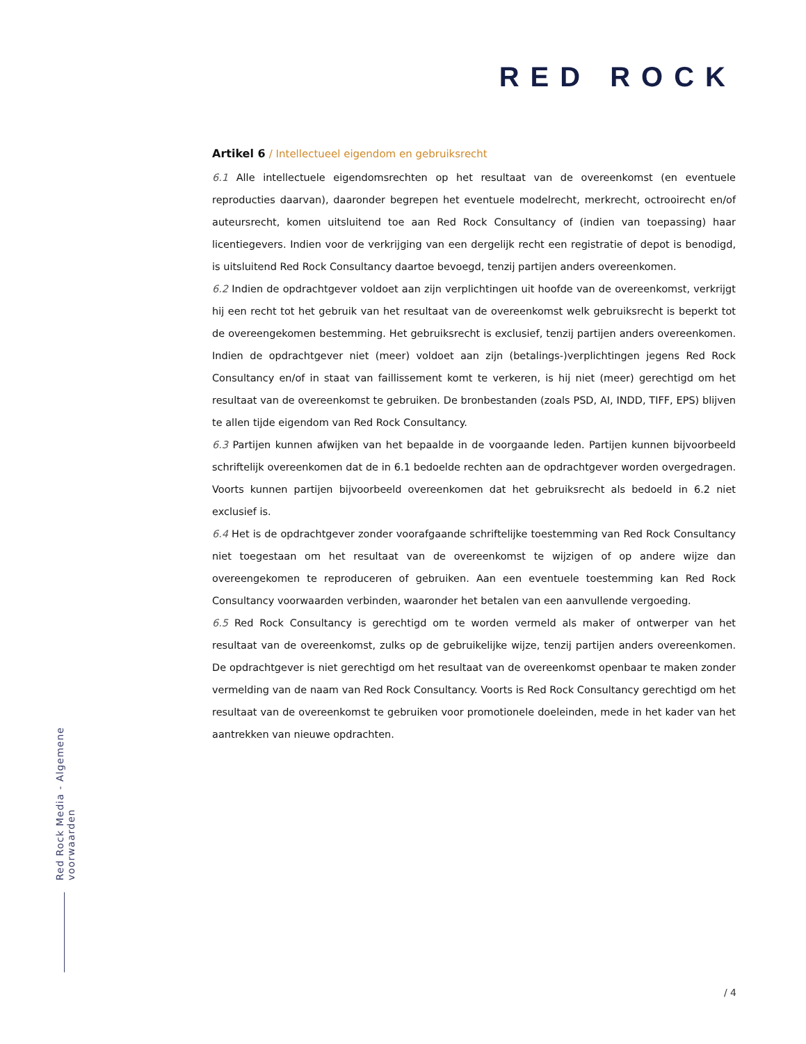RED ROCK
Artikel 6 / Intellectueel eigendom en gebruiksrecht
6.1 Alle intellectuele eigendomsrechten op het resultaat van de overeenkomst (en eventuele reproducties daarvan), daaronder begrepen het eventuele modelrecht, merkrecht, octrooirecht en/of auteursrecht, komen uitsluitend toe aan Red Rock Consultancy of (indien van toepassing) haar licentiegevers. Indien voor de verkrijging van een dergelijk recht een registratie of depot is benodigd, is uitsluitend Red Rock Consultancy daartoe bevoegd, tenzij partijen anders overeenkomen.
6.2 Indien de opdrachtgever voldoet aan zijn verplichtingen uit hoofde van de overeenkomst, verkrijgt hij een recht tot het gebruik van het resultaat van de overeenkomst welk gebruiksrecht is beperkt tot de overeengekomen bestemming. Het gebruiksrecht is exclusief, tenzij partijen anders overeenkomen. Indien de opdrachtgever niet (meer) voldoet aan zijn (betalings-)verplichtingen jegens Red Rock Consultancy en/of in staat van faillissement komt te verkeren, is hij niet (meer) gerechtigd om het resultaat van de overeenkomst te gebruiken. De bronbestanden (zoals PSD, AI, INDD, TIFF, EPS) blijven te allen tijde eigendom van Red Rock Consultancy.
6.3 Partijen kunnen afwijken van het bepaalde in de voorgaande leden. Partijen kunnen bijvoorbeeld schriftelijk overeenkomen dat de in 6.1 bedoelde rechten aan de opdrachtgever worden overgedragen. Voorts kunnen partijen bijvoorbeeld overeenkomen dat het gebruiksrecht als bedoeld in 6.2 niet exclusief is.
6.4 Het is de opdrachtgever zonder voorafgaande schriftelijke toestemming van Red Rock Consultancy niet toegestaan om het resultaat van de overeenkomst te wijzigen of op andere wijze dan overeengekomen te reproduceren of gebruiken. Aan een eventuele toestemming kan Red Rock Consultancy voorwaarden verbinden, waaronder het betalen van een aanvullende vergoeding.
6.5 Red Rock Consultancy is gerechtigd om te worden vermeld als maker of ontwerper van het resultaat van de overeenkomst, zulks op de gebruikelijke wijze, tenzij partijen anders overeenkomen. De opdrachtgever is niet gerechtigd om het resultaat van de overeenkomst openbaar te maken zonder vermelding van de naam van Red Rock Consultancy. Voorts is Red Rock Consultancy gerechtigd om het resultaat van de overeenkomst te gebruiken voor promotionele doeleinden, mede in het kader van het aantrekken van nieuwe opdrachten.
Red Rock Media - Algemene voorwaarden
/ 4